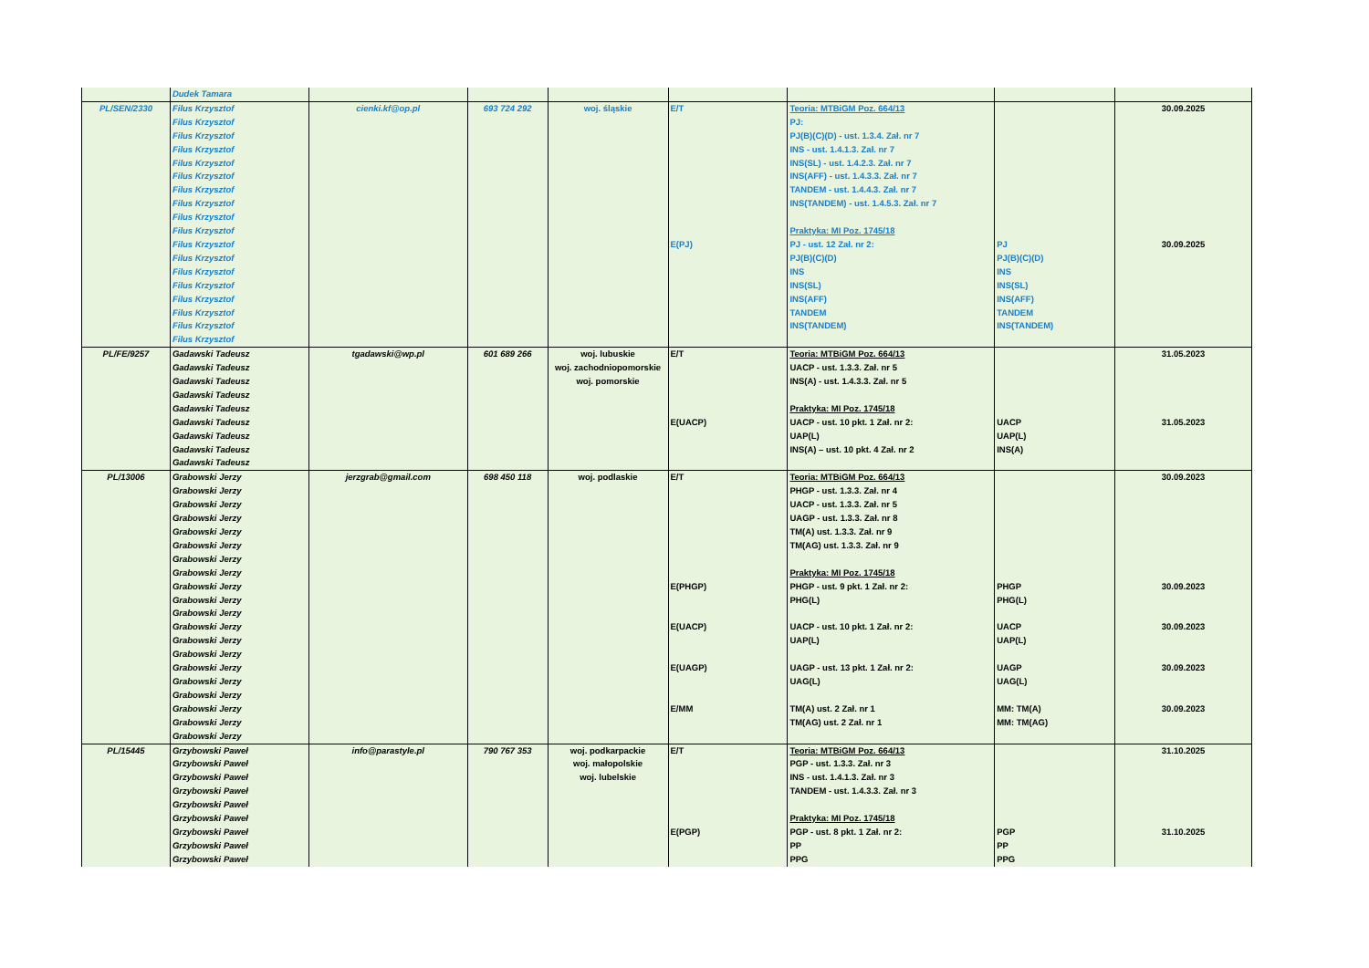| | Dudek Tamara | | | | | | | |
| PL/SEN/2330 | Filus Krzysztof Filus Krzysztof Filus Krzysztof Filus Krzysztof Filus Krzysztof Filus Krzysztof Filus Krzysztof Filus Krzysztof Filus Krzysztof Filus Krzysztof Filus Krzysztof Filus Krzysztof Filus Krzysztof Filus Krzysztof Filus Krzysztof Filus Krzysztof Filus Krzysztof Filus Krzysztof | cienki.kf@op.pl | 693 724 292 | woj. śląskie | E/T E(PJ) | Teoria: MTBiGM Poz. 664/13 PJ: PJ(B)(C)(D) - ust. 1.3.4. Zał. nr 7 INS - ust. 1.4.1.3. Zał. nr 7 INS(SL) - ust. 1.4.2.3. Zał. nr 7 INS(AFF) - ust. 1.4.3.3. Zał. nr 7 TANDEM - ust. 1.4.4.3. Zał. nr 7 INS(TANDEM) - ust. 1.4.5.3. Zał. nr 7 Praktyka: MI Poz. 1745/18 PJ - ust. 12 Zał. nr 2: PJ(B)(C)(D) INS INS(SL) INS(AFF) TANDEM INS(TANDEM) | PJ PJ(B)(C)(D) INS INS(SL) INS(AFF) TANDEM INS(TANDEM) | 30.09.2025 30.09.2025 |
| PL/FE/9257 | Gadawski Tadeusz Gadawski Tadeusz Gadawski Tadeusz Gadawski Tadeusz Gadawski Tadeusz Gadawski Tadeusz Gadawski Tadeusz Gadawski Tadeusz Gadawski Tadeusz | tgadawski@wp.pl | 601 689 266 | woj. lubuskie woj. zachodniopomorskie woj. pomorskie | E/T E(UACP) | Teoria: MTBiGM Poz. 664/13 UACP - ust. 1.3.3. Zał. nr 5 INS(A) - ust. 1.4.3.3. Zał. nr 5 Praktyka: MI Poz. 1745/18 UACP - ust. 10 pkt. 1 Zał. nr 2: UAP(L) INS(A) – ust. 10 pkt. 4 Zał. nr 2 | UACP UAP(L) INS(A) | 31.05.2023 31.05.2023 |
| PL/13006 | Grabowski Jerzy Grabowski Jerzy Grabowski Jerzy Grabowski Jerzy Grabowski Jerzy Grabowski Jerzy Grabowski Jerzy Grabowski Jerzy Grabowski Jerzy Grabowski Jerzy Grabowski Jerzy Grabowski Jerzy Grabowski Jerzy Grabowski Jerzy Grabowski Jerzy Grabowski Jerzy Grabowski Jerzy Grabowski Jerzy Grabowski Jerzy Grabowski Jerzy | jerzgrab@gmail.com | 698 450 118 | woj. podlaskie | E/T E(PHGP) E(UACP) E(UAGP) E/MM | Teoria: MTBiGM Poz. 664/13 PHGP - ust. 1.3.3. Zał. nr 4 UACP - ust. 1.3.3. Zał. nr 5 UAGP - ust. 1.3.3. Zał. nr 8 TM(A) ust. 1.3.3. Zał. nr 9 TM(AG) ust. 1.3.3. Zał. nr 9 Praktyka: MI Poz. 1745/18 PHGP - ust. 9 pkt. 1 Zał. nr 2: PHG(L) UACP - ust. 10 pkt. 1 Zał. nr 2: UAP(L) UAGP - ust. 13 pkt. 1 Zał. nr 2: UAG(L) TM(A) ust. 2 Zał. nr 1 TM(AG) ust. 2 Zał. nr 1 | PHGP PHG(L) UACP UAP(L) UAGP UAG(L) MM: TM(A) MM: TM(AG) | 30.09.2023 30.09.2023 30.09.2023 30.09.2023 30.09.2023 |
| PL/15445 | Grzybowski Paweł Grzybowski Paweł Grzybowski Paweł Grzybowski Paweł Grzybowski Paweł Grzybowski Paweł Grzybowski Paweł Grzybowski Paweł Grzybowski Paweł | info@parastyle.pl | 790 767 353 | woj. podkarpackie woj. małopolskie woj. lubelskie | E/T E(PGP) | Teoria: MTBiGM Poz. 664/13 PGP - ust. 1.3.3. Zał. nr 3 INS - ust. 1.4.1.3. Zał. nr 3 TANDEM - ust. 1.4.3.3. Zał. nr 3 Praktyka: MI Poz. 1745/18 PGP - ust. 8 pkt. 1 Zał. nr 2: PP PPG | PGP PP PPG | 31.10.2025 31.10.2025 |